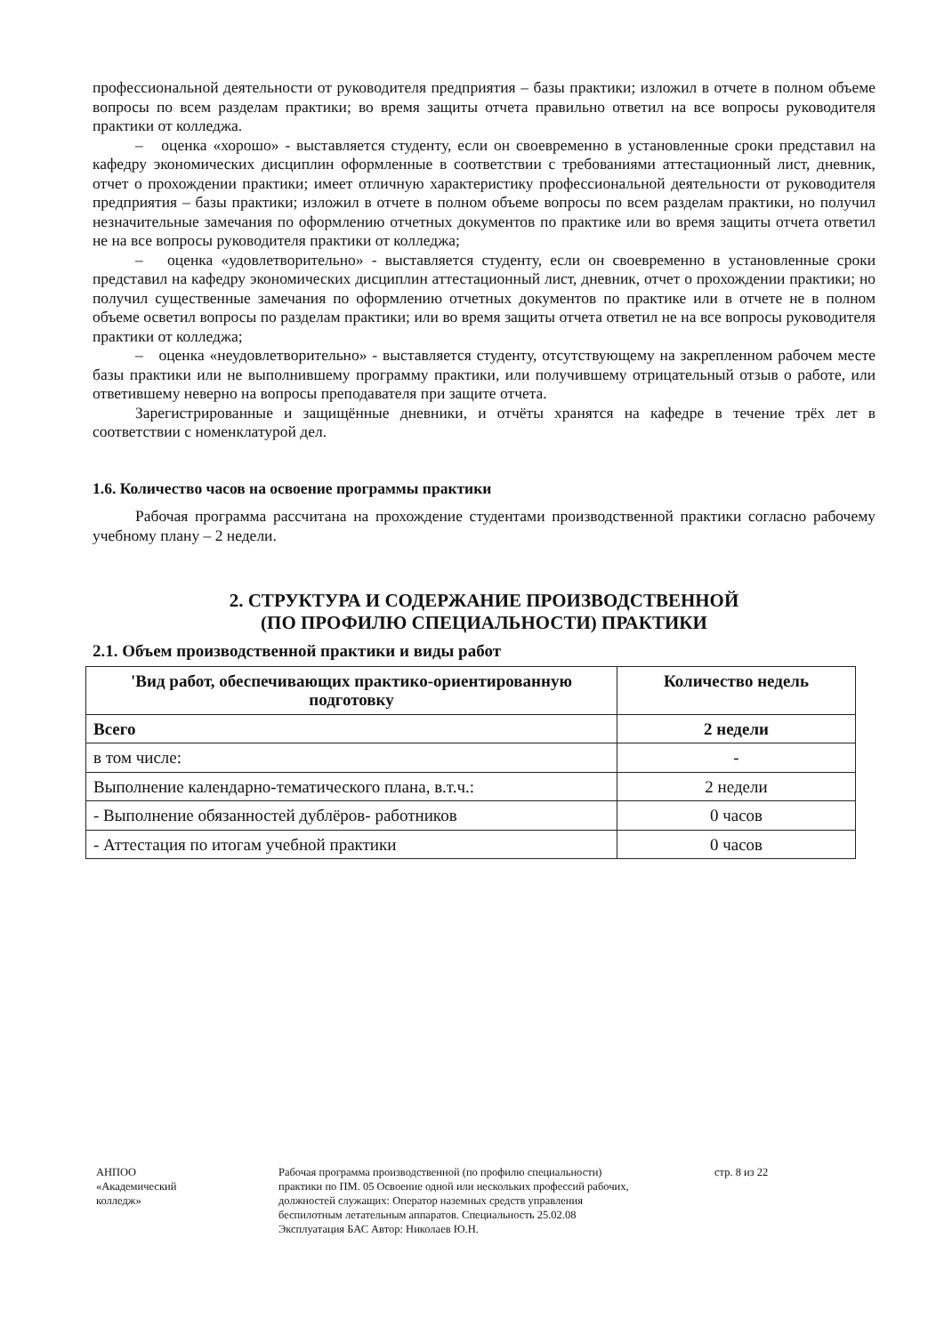профессиональной деятельности от руководителя предприятия – базы практики; изложил в отчете в полном объеме вопросы по всем разделам практики; во время защиты отчета правильно ответил на все вопросы руководителя практики от колледжа.
– оценка «хорошо» - выставляется студенту, если он своевременно в установленные сроки представил на кафедру экономических дисциплин оформленные в соответствии с требованиями аттестационный лист, дневник, отчет о прохождении практики; имеет отличную характеристику профессиональной деятельности от руководителя предприятия – базы практики; изложил в отчете в полном объеме вопросы по всем разделам практики, но получил незначительные замечания по оформлению отчетных документов по практике или во время защиты отчета ответил не на все вопросы руководителя практики от колледжа;
– оценка «удовлетворительно» - выставляется студенту, если он своевременно в установленные сроки представил на кафедру экономических дисциплин аттестационный лист, дневник, отчет о прохождении практики; но получил существенные замечания по оформлению отчетных документов по практике или в отчете не в полном объеме осветил вопросы по разделам практики; или во время защиты отчета ответил не на все вопросы руководителя практики от колледжа;
– оценка «неудовлетворительно» - выставляется студенту, отсутствующему на закрепленном рабочем месте базы практики или не выполнившему программу практики, или получившему отрицательный отзыв о работе, или ответившему неверно на вопросы преподавателя при защите отчета.
Зарегистрированные и защищённые дневники, и отчёты хранятся на кафедре в течение трёх лет в соответствии с номенклатурой дел.
1.6. Количество часов на освоение программы практики
Рабочая программа рассчитана на прохождение студентами производственной практики согласно рабочему учебному плану – 2 недели.
2. СТРУКТУРА И СОДЕРЖАНИЕ ПРОИЗВОДСТВЕННОЙ
(ПО ПРОФИЛЮ СПЕЦИАЛЬНОСТИ) ПРАКТИКИ
2.1. Объем производственной практики и виды работ
| 'Вид работ, обеспечивающих практико-ориентированную подготовку | Количество недель |
| --- | --- |
| Всего | 2 недели |
| в том числе: | - |
| Выполнение календарно-тематического плана, в.т.ч.: | 2 недели |
| - Выполнение обязанностей дублёров- работников | 0 часов |
| - Аттестация по итогам учебной практики | 0 часов |
АНПОО
«Академический
колледж»
Рабочая программа производственной (по профилю специальности) практики по ПМ. 05 Освоение одной или нескольких профессий рабочих, должностей служащих: Оператор наземных средств управления беспилотным летательным аппаратов. Специальность 25.02.08 Эксплуатация БАС Автор: Николаев Ю.Н.
стр. 8 из 22